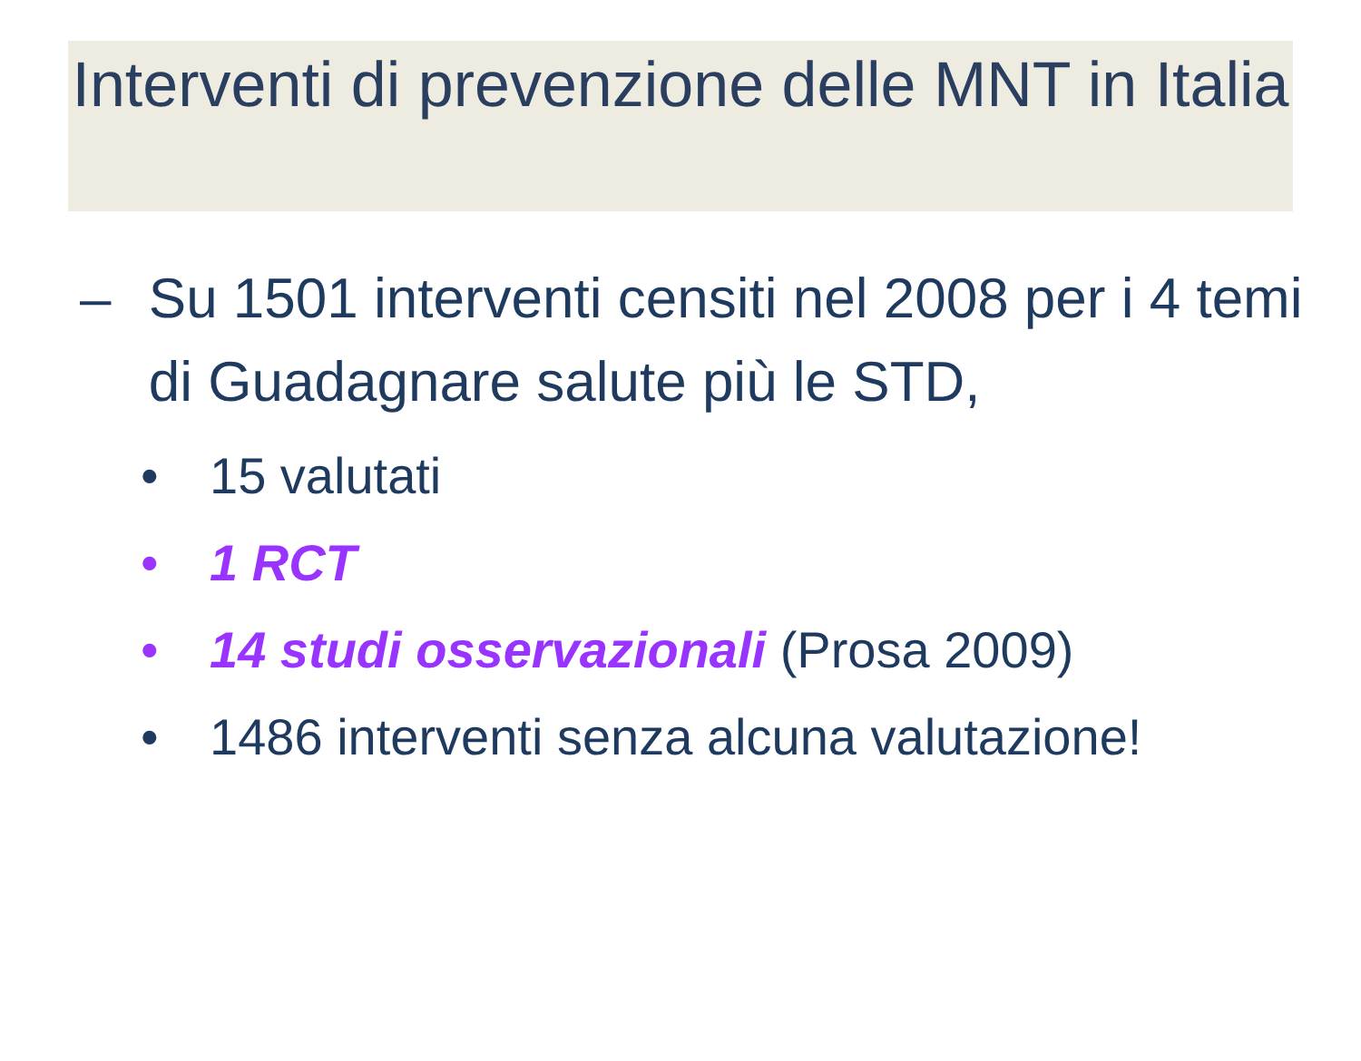Interventi di prevenzione delle MNT in Italia
– Su 1501 interventi censiti nel 2008 per i 4 temi di Guadagnare salute più le STD,
• 15 valutati
• 1 RCT
• 14 studi osservazionali (Prosa 2009)
• 1486 interventi senza alcuna valutazione!